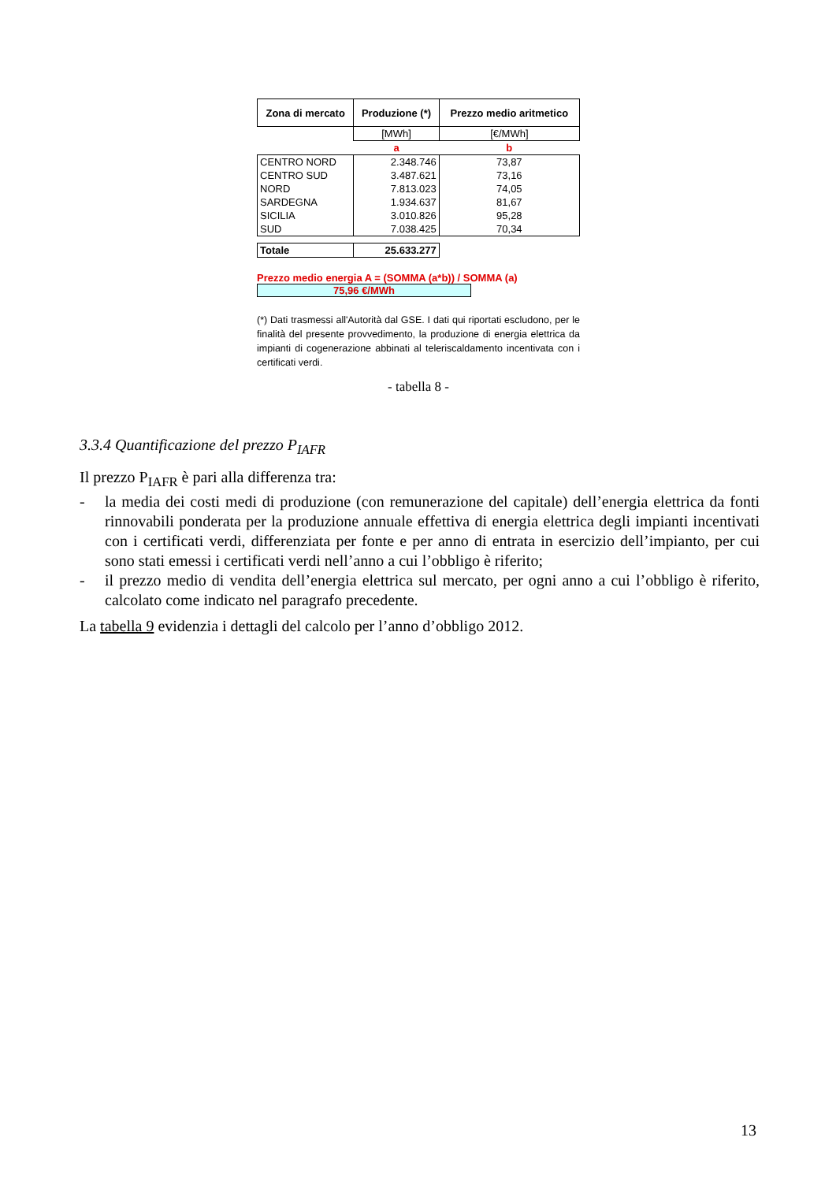| Zona di mercato | Produzione (*) | Prezzo medio aritmetico |
| --- | --- | --- |
| | [MWh] | [€/MWh] |
| | a | b |
| CENTRO NORD | 2.348.746 | 73,87 |
| CENTRO SUD | 3.487.621 | 73,16 |
| NORD | 7.813.023 | 74,05 |
| SARDEGNA | 1.934.637 | 81,67 |
| SICILIA | 3.010.826 | 95,28 |
| SUD | 7.038.425 | 70,34 |
| Totale | 25.633.277 | |
Prezzo medio energia A = (SOMMA (a*b)) / SOMMA (a)
75,96 €/MWh
(*) Dati trasmessi all'Autorità dal GSE. I dati qui riportati escludono, per le finalità del presente provvedimento, la produzione di energia elettrica da impianti di cogenerazione abbinati al teleriscaldamento incentivata con i certificati verdi.
- tabella 8 -
3.3.4 Quantificazione del prezzo P<sub>IAFR</sub>
Il prezzo P<sub>IAFR</sub> è pari alla differenza tra:
- la media dei costi medi di produzione (con remunerazione del capitale) dell’energia elettrica da fonti rinnovabili ponderata per la produzione annuale effettiva di energia elettrica degli impianti incentivati con i certificati verdi, differenziata per fonte e per anno di entrata in esercizio dell’impianto, per cui sono stati emessi i certificati verdi nell’anno a cui l’obbligo è riferito;
- il prezzo medio di vendita dell’energia elettrica sul mercato, per ogni anno a cui l’obbligo è riferito, calcolato come indicato nel paragrafo precedente.
La tabella 9 evidenzia i dettagli del calcolo per l’anno d’obbligo 2012.
13